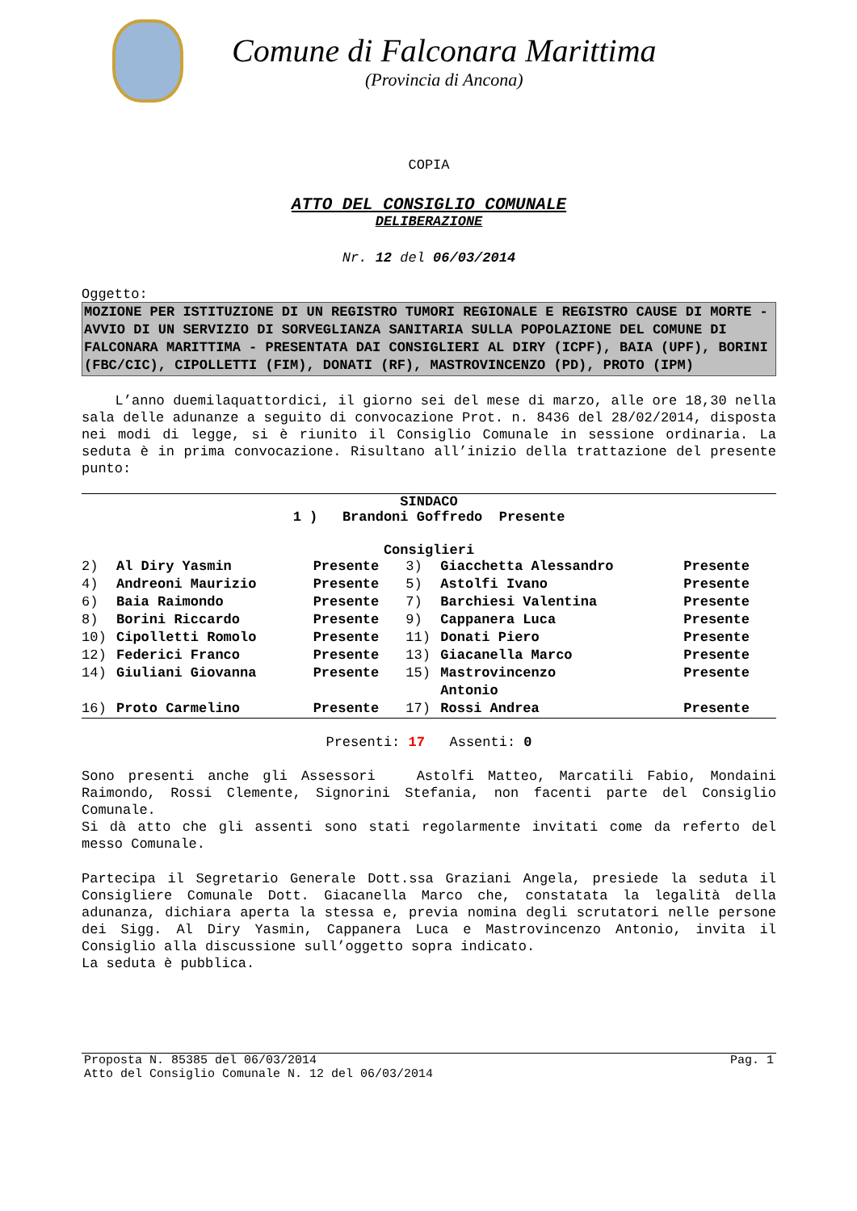Comune di Falconara Marittima
(Provincia di Ancona)
COPIA
ATTO DEL CONSIGLIO COMUNALE
DELIBERAZIONE
Nr. 12 del 06/03/2014
Oggetto:
MOZIONE PER ISTITUZIONE DI UN REGISTRO TUMORI REGIONALE E REGISTRO CAUSE DI MORTE - AVVIO DI UN SERVIZIO DI SORVEGLIANZA SANITARIA SULLA POPOLAZIONE DEL COMUNE DI FALCONARA MARITTIMA - PRESENTATA DAI CONSIGLIERI AL DIRY (ICPF), BAIA (UPF), BORINI (FBC/CIC), CIPOLLETTI (FIM), DONATI (RF), MASTROVINCENZO (PD), PROTO (IPM)
L’anno duemilaquattordici, il giorno sei del mese di marzo, alle ore 18,30 nella sala delle adunanze a seguito di convocazione Prot. n. 8436 del 28/02/2014, disposta nei modi di legge, si è riunito il Consiglio Comunale in sessione ordinaria. La seduta è in prima convocazione. Risultano all’inizio della trattazione del presente punto:
SINDACO
1 ) Brandoni Goffredo Presente
Consiglieri
| 2) | Al Diry Yasmin | Presente | 3) | Giacchetta Alessandro | Presente |
| 4) | Andreoni Maurizio | Presente | 5) | Astolfi Ivano | Presente |
| 6) | Baia Raimondo | Presente | 7) | Barchiesi Valentina | Presente |
| 8) | Borini Riccardo | Presente | 9) | Cappanera Luca | Presente |
| 10) | Cipolletti Romolo | Presente | 11) | Donati Piero | Presente |
| 12) | Federici Franco | Presente | 13) | Giacanella Marco | Presente |
| 14) | Giuliani Giovanna | Presente | 15) | Mastrovincenzo Antonio | Presente |
| 16) | Proto Carmelino | Presente | 17) | Rossi Andrea | Presente |
Presenti: 17 Assenti: 0
Sono presenti anche gli Assessori Astolfi Matteo, Marcatili Fabio, Mondaini Raimondo, Rossi Clemente, Signorini Stefania, non facenti parte del Consiglio Comunale.
Si dà atto che gli assenti sono stati regolarmente invitati come da referto del messo Comunale.
Partecipa il Segretario Generale Dott.ssa Graziani Angela, presiede la seduta il Consigliere Comunale Dott. Giacanella Marco che, constatata la legalità della adunanza, dichiara aperta la stessa e, previa nomina degli scrutatori nelle persone dei Sigg. Al Diry Yasmin, Cappanera Luca e Mastrovincenzo Antonio, invita il Consiglio alla discussione sull’oggetto sopra indicato.
La seduta è pubblica.
Proposta N. 85385 del 06/03/2014 Pag. 1
Atto del Consiglio Comunale N. 12 del 06/03/2014